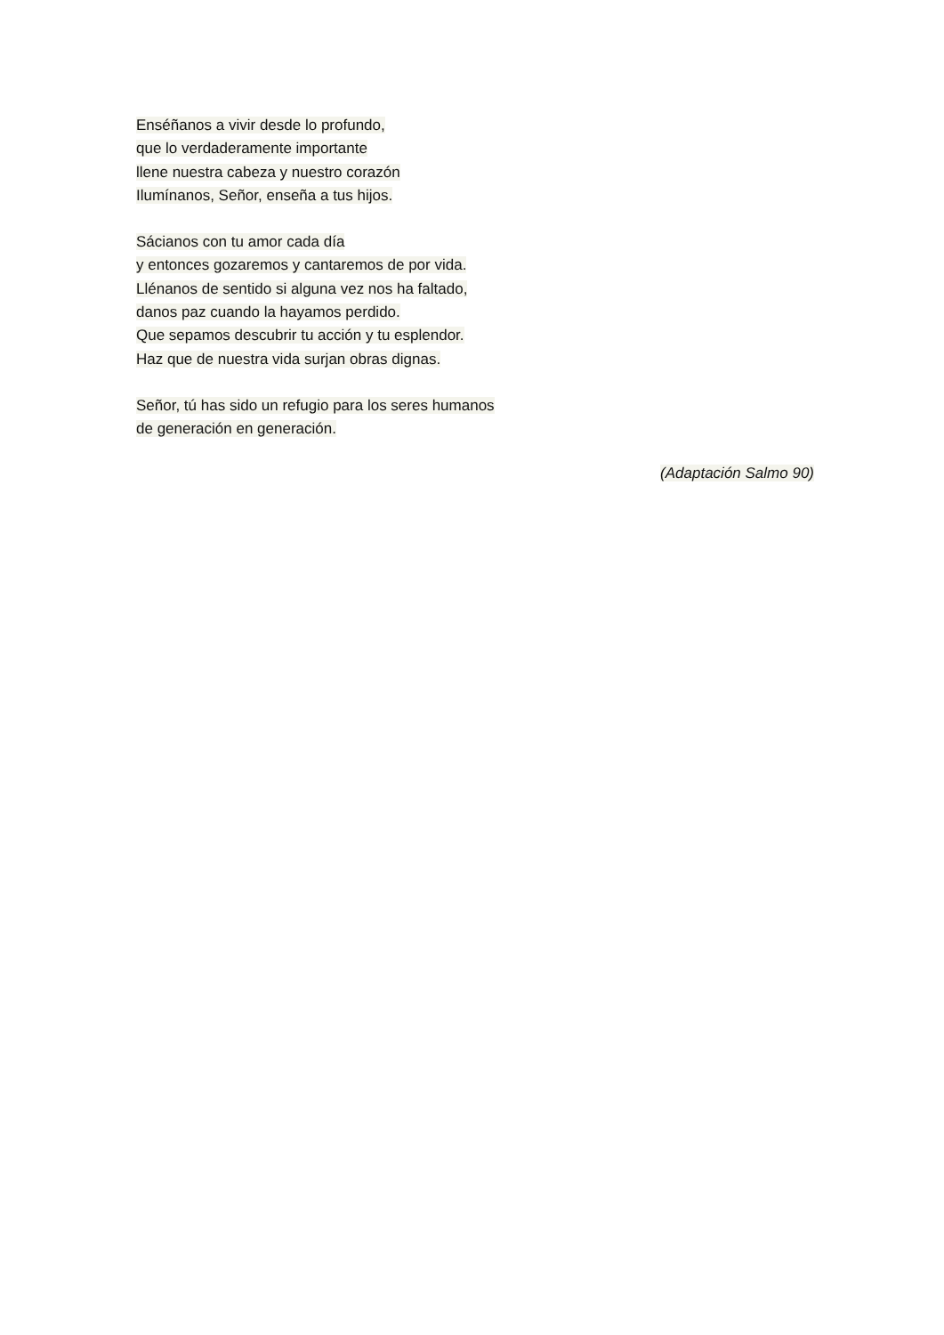Enséñanos a vivir desde lo profundo,
que lo verdaderamente importante
llene nuestra cabeza y nuestro corazón
Ilumínanos, Señor, enseña a tus hijos.
Sácianos con tu amor cada día
y entonces gozaremos y cantaremos de por vida.
Llénanos de sentido si alguna vez nos ha faltado,
danos paz cuando la hayamos perdido.
Que sepamos descubrir tu acción y tu esplendor.
Haz que de nuestra vida surjan obras dignas.
Señor, tú has sido un refugio para los seres humanos
de generación en generación.
(Adaptación Salmo 90)